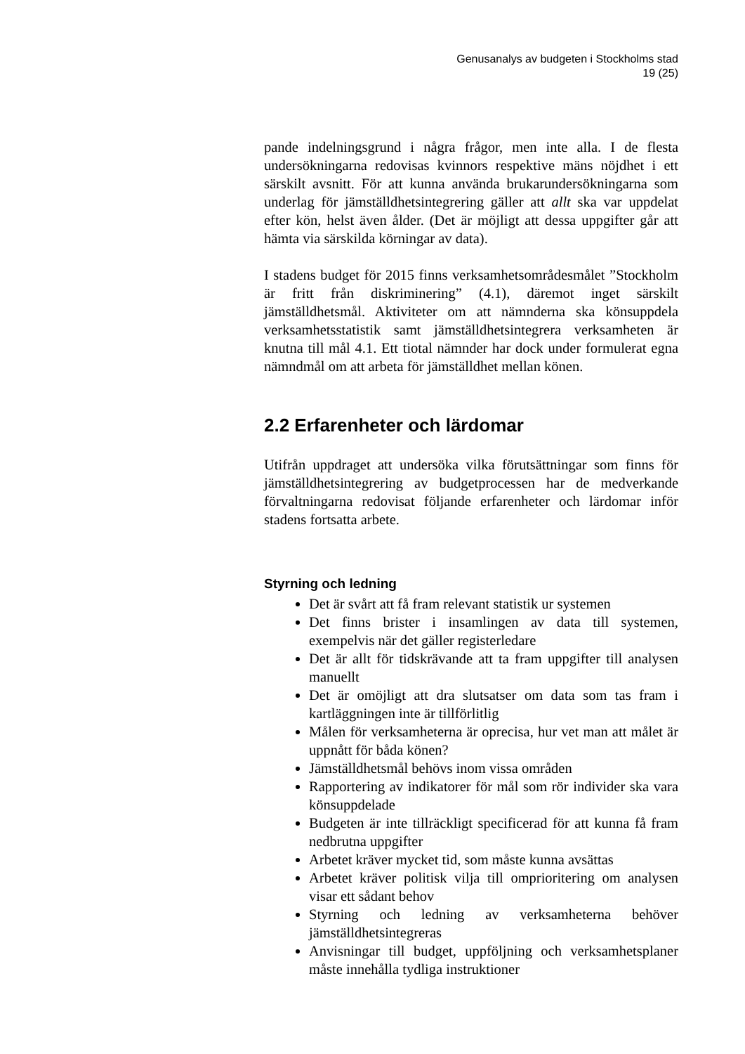Genusanalys av budgeten i Stockholms stad
19 (25)
pande indelningsgrund i några frågor, men inte alla. I de flesta undersökningarna redovisas kvinnors respektive mäns nöjdhet i ett särskilt avsnitt. För att kunna använda brukarundersökningarna som underlag för jämställdhetsintegrering gäller att allt ska var uppdelat efter kön, helst även ålder. (Det är möjligt att dessa uppgifter går att hämta via särskilda körningar av data).
I stadens budget för 2015 finns verksamhetsområdesmålet ”Stockholm är fritt från diskriminering” (4.1), däremot inget särskilt jämställdhetsmål. Aktiviteter om att nämnderna ska könsuppdela verksamhetsstatistik samt jämställdhetsintegrera verksamheten är knutna till mål 4.1. Ett tiotal nämnder har dock under formulerat egna nämndmål om att arbeta för jämställdhet mellan könen.
2.2 Erfarenheter och lärdomar
Utifrån uppdraget att undersöka vilka förutsättningar som finns för jämställdhetsintegrering av budgetprocessen har de medverkande förvaltningarna redovisat följande erfarenheter och lärdomar inför stadens fortsatta arbete.
Styrning och ledning
Det är svårt att få fram relevant statistik ur systemen
Det finns brister i insamlingen av data till systemen, exempelvis när det gäller registerledare
Det är allt för tidskrävande att ta fram uppgifter till analysen manuellt
Det är omöjligt att dra slutsatser om data som tas fram i kartläggningen inte är tillförlitlig
Målen för verksamheterna är oprecisa, hur vet man att målet är uppnått för båda könen?
Jämställdhetsmål behövs inom vissa områden
Rapportering av indikatorer för mål som rör individer ska vara könsuppdelade
Budgeten är inte tillräckligt specificerad för att kunna få fram nedbrutna uppgifter
Arbetet kräver mycket tid, som måste kunna avsättas
Arbetet kräver politisk vilja till omprioritering om analysen visar ett sådant behov
Styrning och ledning av verksamheterna behöver jämställdhetsintegreras
Anvisningar till budget, uppföljning och verksamhetsplaner måste innehålla tydliga instruktioner